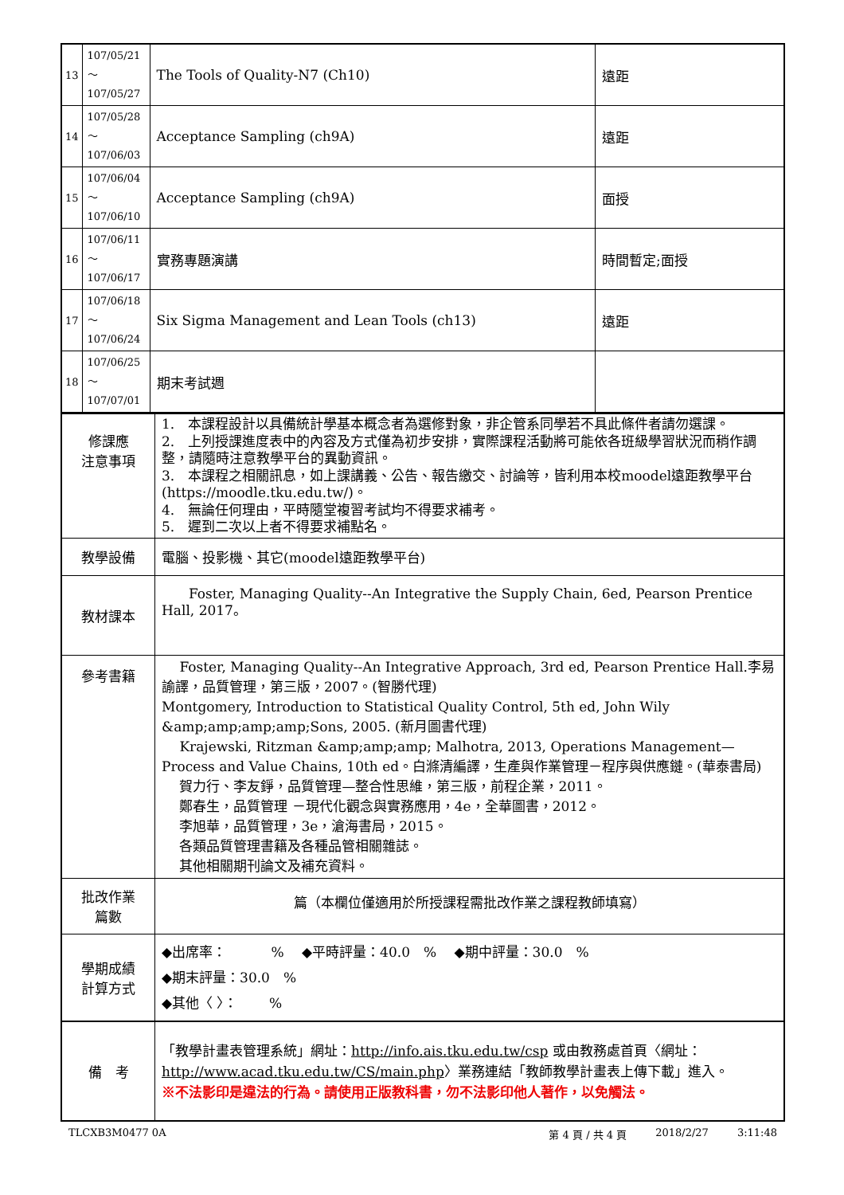| 13 | 107/05/21～ 107/05/27 | The Tools of Quality-N7 (Ch10) | 遠距 |
| 14 | 107/05/28～ 107/06/03 | Acceptance Sampling (ch9A) | 遠距 |
| 15 | 107/06/04～ 107/06/10 | Acceptance Sampling (ch9A) | 面授 |
| 16 | 107/06/11～ 107/06/17 | 實務專題演講 | 時間暫定;面授 |
| 17 | 107/06/18～ 107/06/24 | Six Sigma Management and Lean Tools (ch13) | 遠距 |
| 18 | 107/06/25～ 107/07/01 | 期末考試週 | |
| 修課應 注意事項 | 1. 本課程設計以具備統計學基本概念者為選修對象，非企管系同學若不具此條件者請勿選課。 2. 上列授課進度表中的內容及方式僅為初步安排，實際課程活動將可能依各班級學習狀況而稍作調整，請隨時注意教學平台的異動資訊。 3. 本課程之相關訊息，如上課講義、公告、報告繳交、討論等，皆利用本校moodel遠距教學平台(https://moodle.tku.edu.tw/)。 4. 無論任何理由，平時隨堂複習考試均不得要求補考。 5. 遲到二次以上者不得要求補點名。 |
| 教學設備 | 電腦、投影機、其它(moodel遠距教學平台) |
| 教材課本 | Foster, Managing Quality--An Integrative the Supply Chain, 6ed, Pearson Prentice Hall, 2017。 |
| 參考書籍 | Foster, Managing Quality--An Integrative Approach, 3rd ed, Pearson Prentice Hall.李易諭譯，品質管理，第三版，2007。(智勝代理) Montgomery, Introduction to Statistical Quality Control, 5th ed, John Wily &amp;amp;amp;amp;Sons, 2005. (新月圖書代理) Krajewski, Ritzman &amp;amp;amp; Malhotra, 2013, Operations Management—Process and Value Chains, 10th ed。白滌清編譯，生產與作業管理－程序與供應鏈。(華泰書局) 賀力行、李友錚，品質管理—整合性思維，第三版，前程企業，2011。 鄭春生，品質管理 －現代化觀念與實務應用，4e，全華圖書，2012。 李旭華，品質管理，3e，滄海書局，2015。 各類品質管理書籍及各種品管相關雜誌。 其他相關期刊論文及補充資料。 |
| 批改作業 篇數 | 篇（本欄位僅適用於所授課程需批改作業之課程教師填寫） |
| 學期成績 計算方式 | ◆出席率： % ◆平時評量：40.0 % ◆期中評量：30.0 % ◆期末評量：30.0 % ◆其他〈 〉： % |
| 備 考 | 「教學計畫表管理系統」網址： http://info.ais.tku.edu.tw/csp 或由教務處首頁〈網址： http://www.acad.tku.edu.tw/CS/main.php 〉業務連結「教師教學計畫表上傳下載」進入。 ※不法影印是違法的行為。請使用正版教科書，勿不法影印他人著作，以免觸法。 |
TLCXB3M0477 0A 第 4 頁 / 共 4 頁 2018/2/27 3:11:48